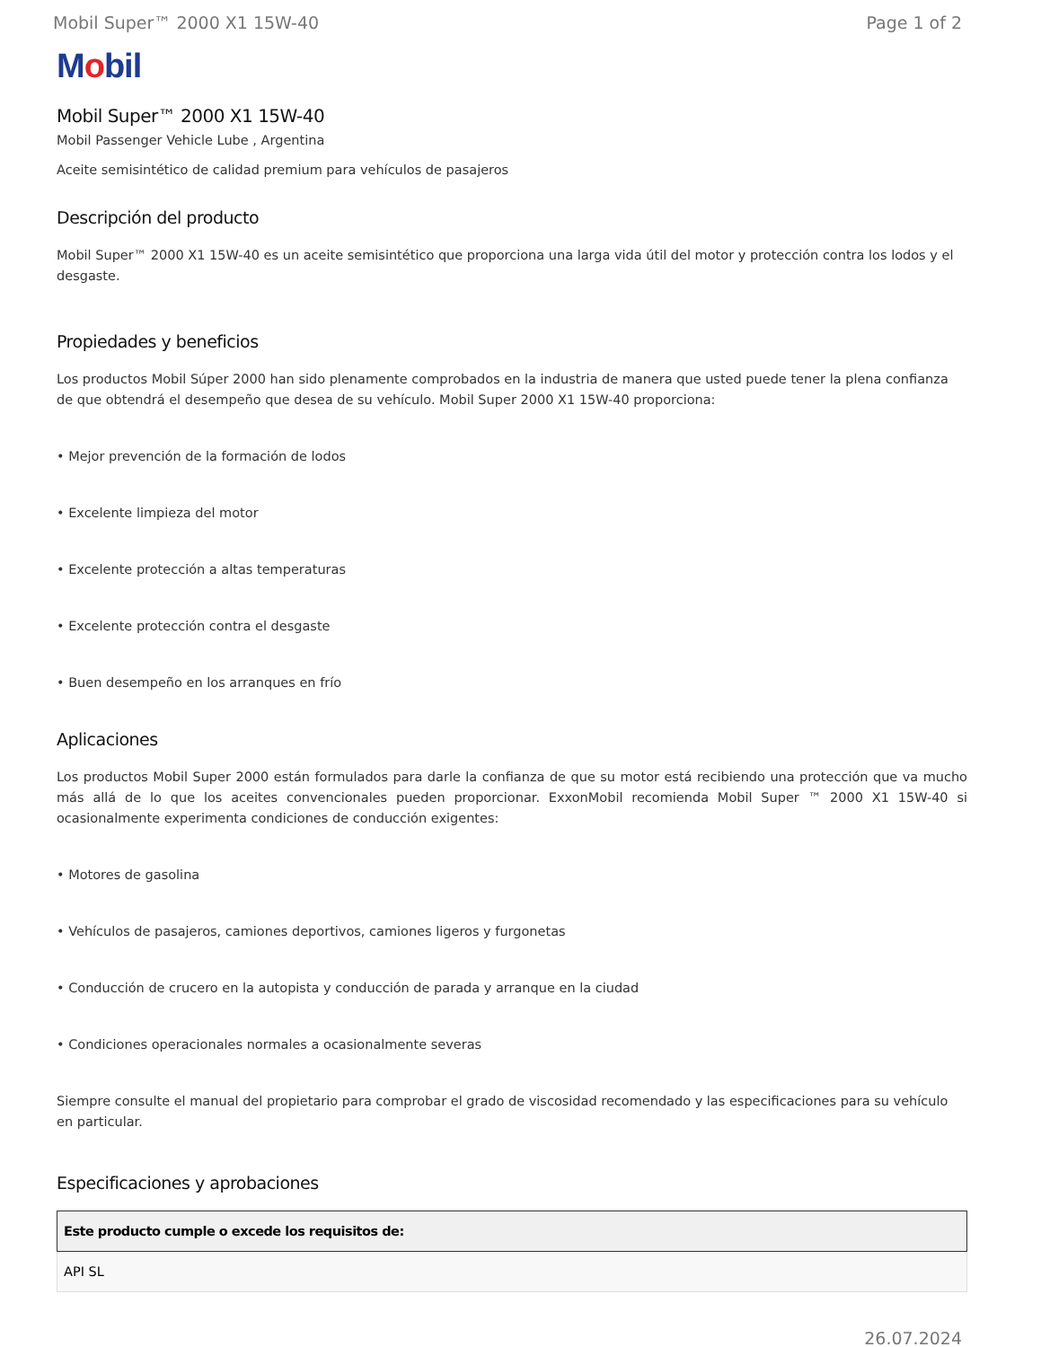Mobil Super™ 2000 X1 15W-40 Page 1 of 2
Mobil
Mobil Super™ 2000 X1 15W-40
Mobil Passenger Vehicle Lube , Argentina
Aceite semisintético de calidad premium para vehículos de pasajeros
Descripción del producto
Mobil Super™ 2000 X1 15W-40 es un aceite semisintético que proporciona una larga vida útil del motor y protección contra los lodos y el desgaste.
Propiedades y beneficios
Los productos Mobil Súper 2000 han sido plenamente comprobados en la industria de manera que usted puede tener la plena confianza de que obtendrá el desempeño que desea de su vehículo. Mobil Super 2000 X1 15W-40 proporciona:
• Mejor prevención de la formación de lodos
• Excelente limpieza del motor
• Excelente protección a altas temperaturas
• Excelente protección contra el desgaste
• Buen desempeño en los arranques en frío
Aplicaciones
Los productos Mobil Super 2000 están formulados para darle la confianza de que su motor está recibiendo una protección que va mucho más allá de lo que los aceites convencionales pueden proporcionar. ExxonMobil recomienda Mobil Super ™ 2000 X1 15W-40 si ocasionalmente experimenta condiciones de conducción exigentes:
• Motores de gasolina
• Vehículos de pasajeros, camiones deportivos, camiones ligeros y furgonetas
• Conducción de crucero en la autopista y conducción de parada y arranque en la ciudad
• Condiciones operacionales normales a ocasionalmente severas
Siempre consulte el manual del propietario para comprobar el grado de viscosidad recomendado y las especificaciones para su vehículo en particular.
Especificaciones y aprobaciones
| Este producto cumple o excede los requisitos de: |
| --- |
| API SL |
26.07.2024